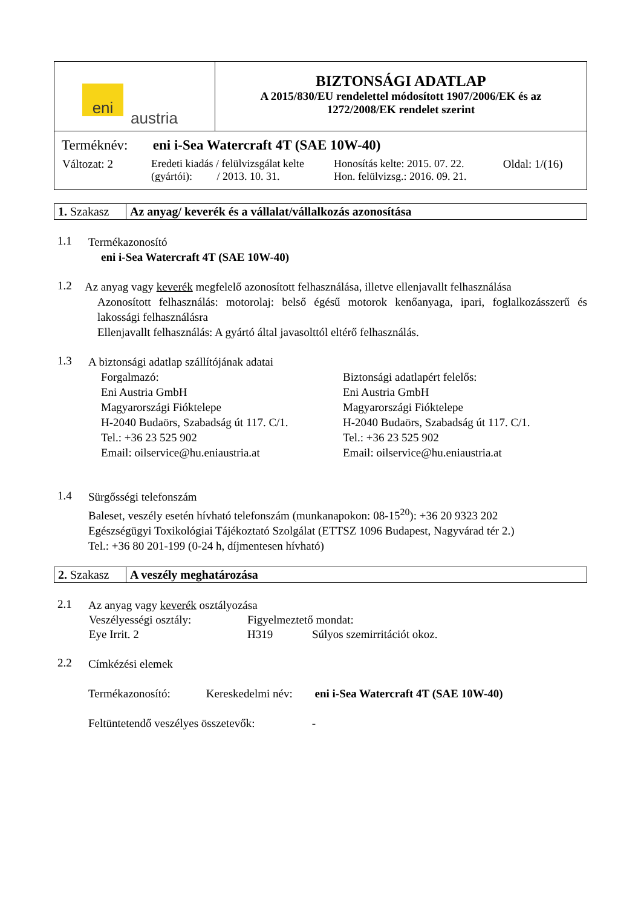| eni austria | BIZTONSÁGI ADATLAP A 2015/830/EU rendelettel módosított 1907/2006/EK és az 1272/2008/EK rendelet szerint |
| Terméknév: eni i-Sea Watercraft 4T (SAE 10W-40) / Változat: 2 / Eredeti kiadás / felülvizsgálat kelte (gyártói): / 2013. 10. 31. / Honosítás kelte: 2015. 07. 22. Hon. felülvizsg.: 2016. 09. 21. / Oldal: 1/(16) / | |
| 1. Szakasz | Az anyag/ keverék és a vállalat/vállalkozás azonosítása |
1.1
Termékazonosító
eni i-Sea Watercraft 4T (SAE 10W-40)
1.2
Az anyag vagy keverék megfelelő azonosított felhasználása, illetve ellenjavallt felhasználása
Azonosított felhasználás: motorolaj: belső égésű motorok kenőanyaga, ipari, foglalkozásszerű és lakossági felhasználásra
Ellenjavallt felhasználás: A gyártó által javasolttól eltérő felhasználás.
1.3
A biztonsági adatlap szállítójának adatai
Forgalmazó:
Eni Austria GmbH
Magyarországi Fióktelepe
H-2040 Budaörs, Szabadság út 117. C/1.
Tel.: +36 23 525 902
Email: oilservice@hu.eniaustria.at
Biztonsági adatlapért felelős:
Eni Austria GmbH
Magyarországi Fióktelepe
H-2040 Budaörs, Szabadság út 117. C/1.
Tel.: +36 23 525 902
Email: oilservice@hu.eniaustria.at
1.4
Sürgősségi telefonszám
Baleset, veszély esetén hívható telefonszám (munkanapokon: 08-15<sup>20</sup>): +36 20 9323 202
Egészségügyi Toxikológiai Tájékoztató Szolgálat (ETTSZ 1096 Budapest, Nagyvárad tér 2.)
Tel.: +36 80 201-199 (0-24 h, díjmentesen hívható)
| 2. Szakasz | A veszély meghatározása |
2.1
Az anyag vagy keverék osztályozása
| Veszélyességi osztály: | Figyelmeztető mondat: | |
| Eye Irrit. 2 | H319 | Súlyos szemirritációt okoz. |
2.2
Címkézési elemek
Termékazonosító: Kereskedelmi név: eni i-Sea Watercraft 4T (SAE 10W-40)
Feltüntetendő veszélyes összetevők: -